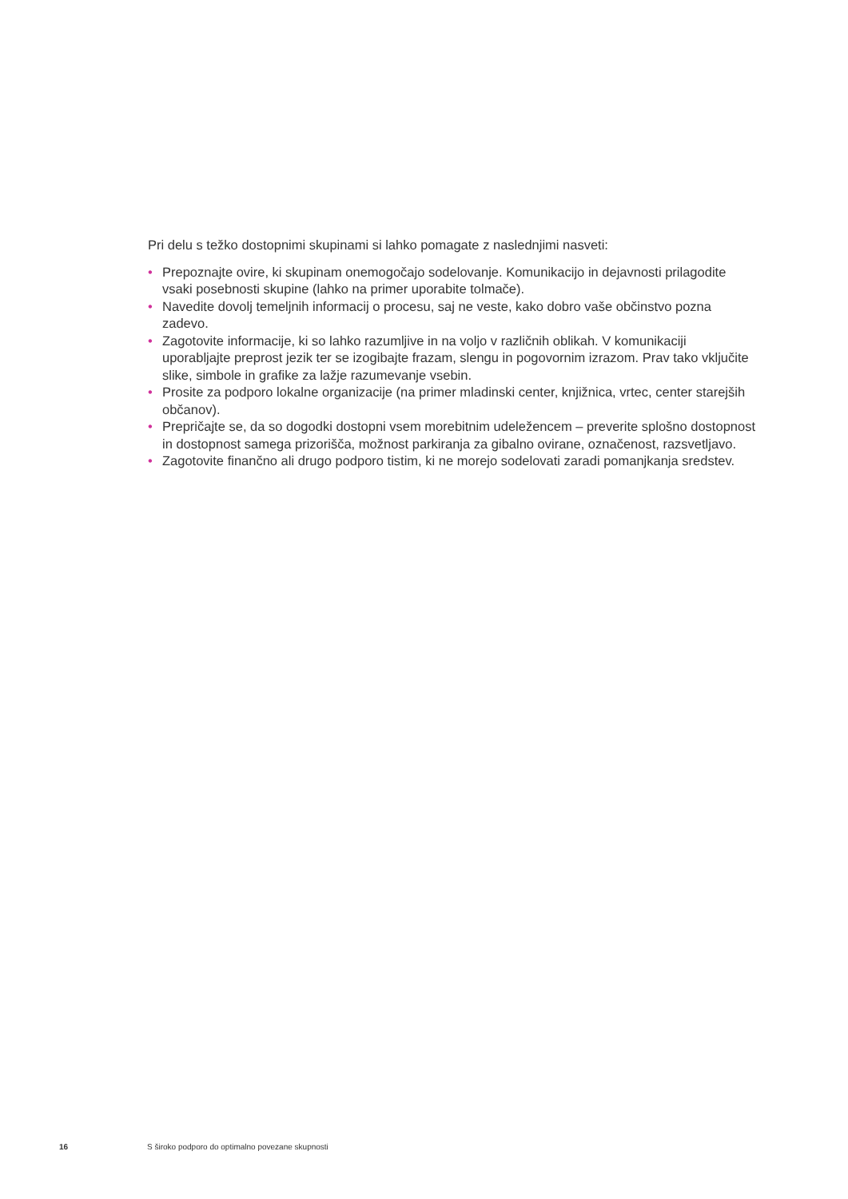Pri delu s težko dostopnimi skupinami si lahko pomagate z naslednjimi nasveti:
• Prepoznajte ovire, ki skupinam onemogočajo sodelovanje. Komunikacijo in dejavnosti prilagodite vsaki posebnosti skupine (lahko na primer uporabite tolmače).
• Navedite dovolj temeljnih informacij o procesu, saj ne veste, kako dobro vaše občinstvo pozna zadevo.
• Zagotovite informacije, ki so lahko razumljive in na voljo v različnih oblikah. V komunikaciji uporabljajte preprost jezik ter se izogibajte frazam, slengu in pogovornim izrazom. Prav tako vključite slike, simbole in grafike za lažje razumevanje vsebin.
• Prosite za podporo lokalne organizacije (na primer mladinski center, knjižnica, vrtec, center starejših občanov).
• Prepričajte se, da so dogodki dostopni vsem morebitnim udeležencem – preverite splošno dostopnost in dostopnost samega prizorišča, možnost parkiranja za gibalno ovirane, označenost, razsvetljavo.
• Zagotovite finančno ali drugo podporo tistim, ki ne morejo sodelovati zaradi pomanjkanja sredstev.
16 S široko podporo do optimalno povezane skupnosti